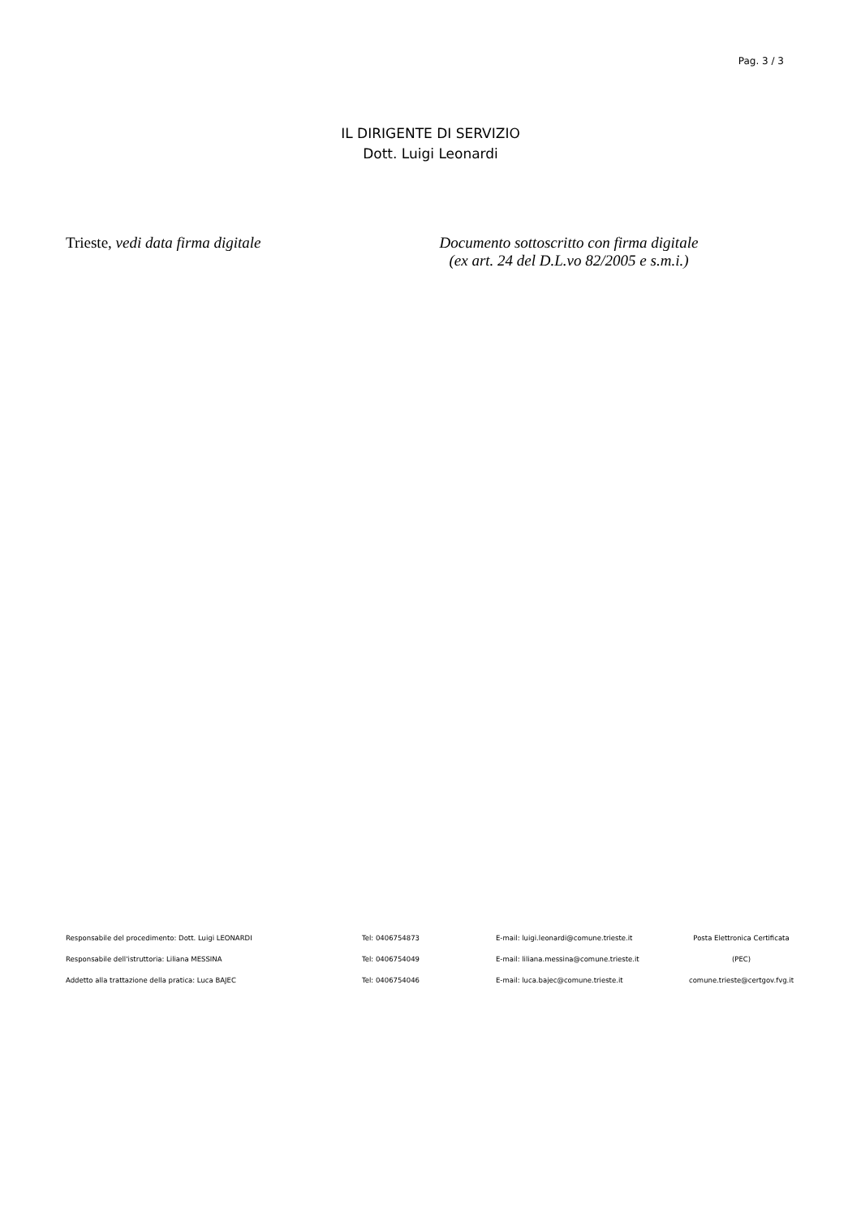Pag. 3 / 3
IL DIRIGENTE DI SERVIZIO
Dott. Luigi Leonardi
Trieste, vedi data firma digitale
Documento sottoscritto con firma digitale
(ex art. 24 del D.L.vo 82/2005 e s.m.i.)
| Responsabile del procedimento: Dott. Luigi LEONARDI | Tel: 0406754873 | E-mail: luigi.leonardi@comune.trieste.it | Posta Elettronica Certificata |
| Responsabile dell'istruttoria: Liliana MESSINA | Tel: 0406754049 | E-mail: liliana.messina@comune.trieste.it | (PEC) |
| Addetto alla trattazione della pratica: Luca BAJEC | Tel: 0406754046 | E-mail: luca.bajec@comune.trieste.it | comune.trieste@certgov.fvg.it |